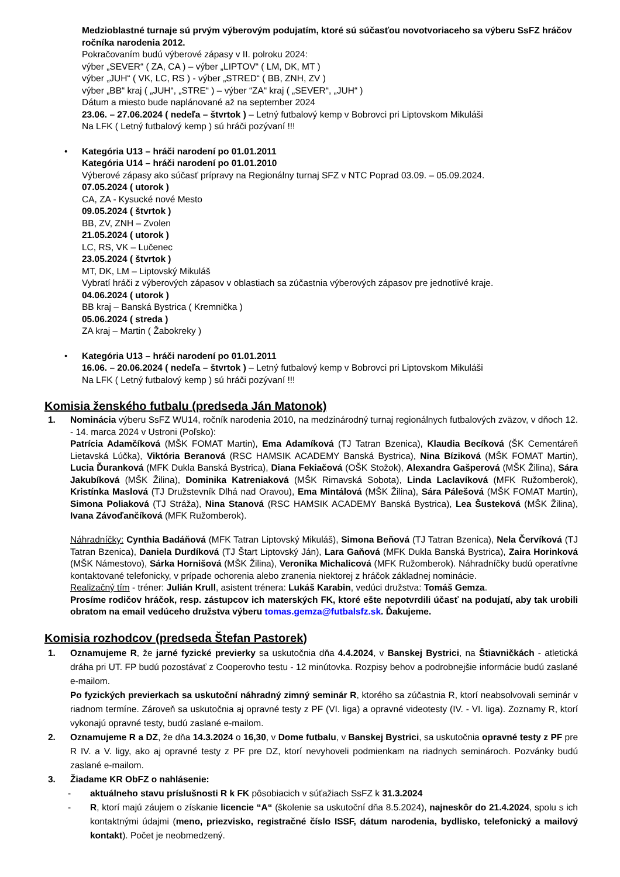Medzioblastné turnaje sú prvým výberovým podujatím, ktoré sú súčasťou novotvoriaceho sa výberu SsFZ hráčov ročníka narodenia 2012.
Pokračovaním budú výberové zápasy v II. polroku 2024:
výber „SEVER“ ( ZA, CA ) – výber „LIPTOV“ ( LM, DK, MT )
výber „JUH“ ( VK, LC, RS ) - výber „STRED“ ( BB, ZNH, ZV )
výber „BB“ kraj ( „JUH“, „STRE“ ) – výber “ZA“ kraj ( „SEVER“, „JUH“ )
Dátum a miesto bude naplánované až na september 2024
23.06. – 27.06.2024 ( nedeľa – štvrtok ) – Letný futbalový kemp v Bobrovci pri Liptovskom Mikuláši
Na LFK ( Letný futbalový kemp ) sú hráči pozývaní !!!
• Kategória U13 – hráči narodení po 01.01.2011
Kategória U14 – hráči narodení po 01.01.2010
Výberové zápasy ako súčasť prípravy na Regionálny turnaj SFZ v NTC Poprad 03.09. – 05.09.2024.
07.05.2024 ( utorok )
CA, ZA - Kysucké nové Mesto
09.05.2024 ( štvrtok )
BB, ZV, ZNH – Zvolen
21.05.2024 ( utorok )
LC, RS, VK – Lučenec
23.05.2024 ( štvrtok )
MT, DK, LM – Liptovský Mikuláš
Vybratí hráči z výberových zápasov v oblastiach sa zúčastnia výberových zápasov pre jednotlivé kraje.
04.06.2024 ( utorok )
BB kraj – Banská Bystrica ( Kremnička )
05.06.2024 ( streda )
ZA kraj – Martin ( Žabokreky )
• Kategória U13 – hráči narodení po 01.01.2011
16.06. – 20.06.2024 ( nedeľa – štvrtok ) – Letný futbalový kemp v Bobrovci pri Liptovskom Mikuláši
Na LFK ( Letný futbalový kemp ) sú hráči pozývaní !!!
Komisia ženského futbalu (predseda Ján Matonok)
1. Nominácia výberu SsFZ WU14, ročník narodenia 2010, na medzinárodný turnaj regionálnych futbalových zväzov, v dňoch 12. - 14. marca 2024 v Ustroni (Poľsko):
Patrícia Adamčíková (MŠK FOMAT Martin), Ema Adamíková (TJ Tatran Bzenica), Klaudia Becíková (ŠK Cementáreň Lietavská Lúčka), Viktória Beranová (RSC HAMSIK ACADEMY Banská Bystrica), Nina Bíziková (MŠK FOMAT Martin), Lucia Ďuranková (MFK Dukla Banská Bystrica), Diana Fekiačová (OŠK Stožok), Alexandra Gašperová (MŠK Žilina), Sára Jakubíková (MŠK Žilina), Dominika Katreniaková (MŠK Rimavská Sobota), Linda Laclavíková (MFK Ružomberok), Kristínka Maslová (TJ Družstevník Dlhá nad Oravou), Ema Mintálová (MŠK Žilina), Sára Pálešová (MŠK FOMAT Martin), Simona Poliaková (TJ Stráža), Nina Stanová (RSC HAMSIK ACADEMY Banská Bystrica), Lea Šusteková (MŠK Žilina), Ivana Závoďančíková (MFK Ružomberok).
Náhradníčky: Cynthia Badáňová (MFK Tatran Liptovský Mikuláš), Simona Beňová (TJ Tatran Bzenica), Nela Červíková (TJ Tatran Bzenica), Daniela Durdíková (TJ Štart Liptovský Ján), Lara Gaňová (MFK Dukla Banská Bystrica), Zaira Horinková (MŠK Námestovo), Sárka Hornišová (MŠK Žilina), Veronika Michalicová (MFK Ružomberok). Náhradníčky budú operatívne kontaktované telefonicky, v prípade ochorenia alebo zranenia niektorej z hráčok základnej nominácie.
Realizačný tím - tréner: Julián Krull, asistent trénera: Lukáš Karabin, vedúci družstva: Tomáš Gemza.
Prosíme rodičov hráčok, resp. zástupcov ich materských FK, ktoré ešte nepotvrdili účasť na podujatí, aby tak urobili obratom na email vedúceho družstva výberu tomas.gemza@futbalsfz.sk. Ďakujeme.
Komisia rozhodcov (predseda Štefan Pastorek)
1. Oznamujeme R, že jarné fyzické previerky sa uskutočnia dňa 4.4.2024, v Banskej Bystrici, na Štiavničkách - atletická dráha pri UT. FP budú pozostávať z Cooperovho testu - 12 minútovka. Rozpisy behov a podrobnejšie informácie budú zaslané e-mailom.
Po fyzických previerkach sa uskutoční náhradný zimný seminár R, ktorého sa zúčastnia R, ktorí neabsolvovali seminár v riadnom termíne. Zároveň sa uskutočnia aj opravné testy z PF (VI. liga) a opravné videotesty (IV. - VI. liga). Zoznamy R, ktorí vykonajú opravné testy, budú zaslané e-mailom.
2. Oznamujeme R a DZ, že dňa 14.3.2024 o 16,30, v Dome futbalu, v Banskej Bystrici, sa uskutočnia opravné testy z PF pre R IV. a V. ligy, ako aj opravné testy z PF pre DZ, ktorí nevyhoveli podmienkam na riadnych seminároch. Pozvánky budú zaslané e-mailom.
3. Žiadame KR ObFZ o nahlásenie:
- aktuálneho stavu príslušnosti R k FK pôsobiacich v súťažiach SsFZ k 31.3.2024
- R, ktorí majú záujem o získanie licencie “A“ (školenie sa uskutoční dňa 8.5.2024), najneskôr do 21.4.2024, spolu s ich kontaktnými údajmi (meno, priezvisko, registračné číslo ISSF, dátum narodenia, bydlisko, telefonický a mailový kontakt). Počet je neobmedzený.